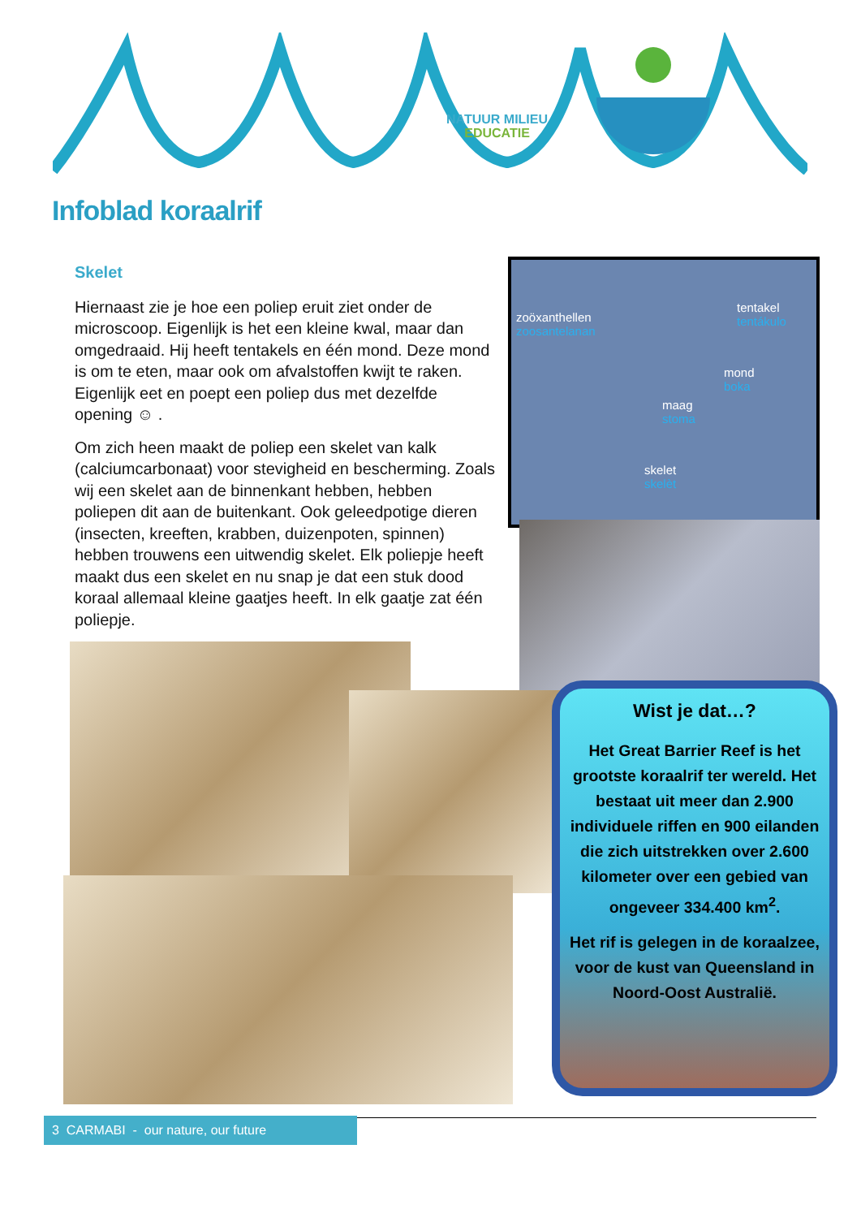NATUUR MILIEU
EDUCATIE
Infoblad koraalrif
Skelet
Hiernaast zie je hoe een poliep eruit ziet onder de microscoop. Eigenlijk is het een kleine kwal, maar dan omgedraaid. Hij heeft tentakels en één mond. Deze mond is om te eten, maar ook om afvalstoffen kwijt te raken. Eigenlijk eet en poept een poliep dus met dezelfde opening ☺ .
Om zich heen maakt de poliep een skelet van kalk (calciumcarbonaat) voor stevigheid en bescherming. Zoals wij een skelet aan de binnenkant hebben, hebben poliepen dit aan de buitenkant. Ook geleedpotige dieren (insecten, kreeften, krabben, duizenpoten, spinnen) hebben trouwens een uitwendig skelet. Elk poliepje heeft maakt dus een skelet en nu snap je dat een stuk dood koraal allemaal kleine gaatjes heeft. In elk gaatje zat één poliepje.
zoöxanthellen
zoosantelanan
tentakel
tentákulo
mond
boka
maag
stoma
skelet
skelèt
Wist je dat…?
Het Great Barrier Reef is het grootste koraalrif ter wereld. Het bestaat uit meer dan 2.900 individuele riffen en 900 eilanden die zich uitstrekken over 2.600 kilometer over een gebied van ongeveer 334.400 km<sup>2</sup>.
Het rif is gelegen in de koraalzee, voor de kust van Queensland in Noord-Oost Australië.
3 CARMABI - our nature, our future